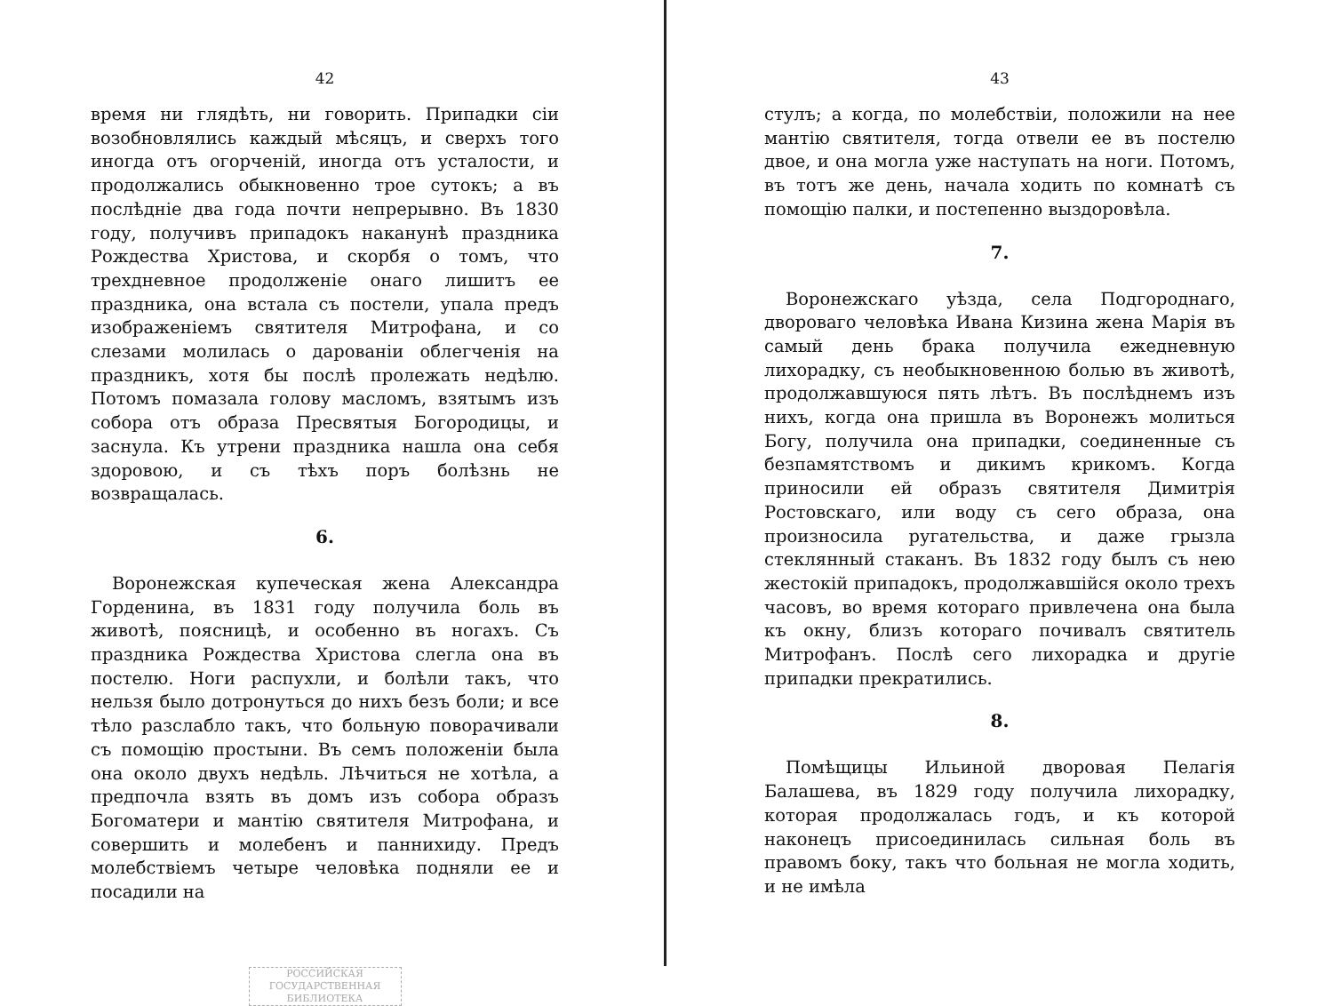42
время ни глядѣть, ни говорить. Припадки сіи возобновлялись каждый мѣсяцъ, и сверхъ того иногда отъ огорченій, иногда отъ усталости, и продолжались обыкновенно трое сутокъ; а въ послѣдніе два года почти непрерывно. Въ 1830 году, получивъ припадокъ наканунѣ праздника Рождества Христова, и скорбя о томъ, что трехдневное продолженіе онаго лишитъ ее праздника, она встала съ постели, упала предъ изображеніемъ святителя Митрофана, и со слезами молилась о дарованіи облегченія на праздникъ, хотя бы послѣ пролежать недѣлю. Потомъ помазала голову масломъ, взятымъ изъ собора отъ образа Пресвятыя Богородицы, и заснула. Къ утрени праздника нашла она себя здоровою, и съ тѣхъ поръ болѣзнь не возвращалась.
6.
Воронежская купеческая жена Александра Горденина, въ 1831 году получила боль въ животѣ, поясницѣ, и особенно въ ногахъ. Съ праздника Рождества Христова слегла она въ постелю. Ноги распухли, и болѣли такъ, что нельзя было дотронуться до нихъ безъ боли; и все тѣло разслабло такъ, что больную поворачивали съ помощію простыни. Въ семъ положеніи была она около двухъ недѣль. Лѣчиться не хотѣла, а предпочла взять въ домъ изъ собора образъ Богоматери и мантію святителя Митрофана, и совершить и молебенъ и паннихиду. Предъ молебствіемъ четыре человѣка подняли ее и посадили на
РОССИЙСКАЯ
ГОСУДАРСТВЕННАЯ
БИБЛИОТЕКА
43
стулъ; а когда, по молебствіи, положили на нее мантію святителя, тогда отвели ее въ постелю двое, и она могла уже наступать на ноги. Потомъ, въ тотъ же день, начала ходить по комнатѣ съ помощію палки, и постепенно выздоровѣла.
7.
Воронежскаго уѣзда, села Подгороднаго, двороваго человѣка Ивана Кизина жена Марія въ самый день брака получила ежедневную лихорадку, съ необыкновенною болью въ животѣ, продолжавшуюся пять лѣтъ. Въ послѣднемъ изъ нихъ, когда она пришла въ Воронежъ молиться Богу, получила она припадки, соединенные съ безпамятствомъ и дикимъ крикомъ. Когда приносили ей образъ святителя Димитрія Ростовскаго, или воду съ сего образа, она произносила ругательства, и даже грызла стеклянный стаканъ. Въ 1832 году былъ съ нею жестокій припадокъ, продолжавшійся около трехъ часовъ, во время котораго привлечена она была къ окну, близъ котораго почивалъ святитель Митрофанъ. Послѣ сего лихорадка и другіе припадки прекратились.
8.
Помѣщицы Ильиной дворовая Пелагія Балашева, въ 1829 году получила лихорадку, которая продолжалась годъ, и къ которой наконецъ присоединилась сильная боль въ правомъ боку, такъ что больная не могла ходить, и не имѣла